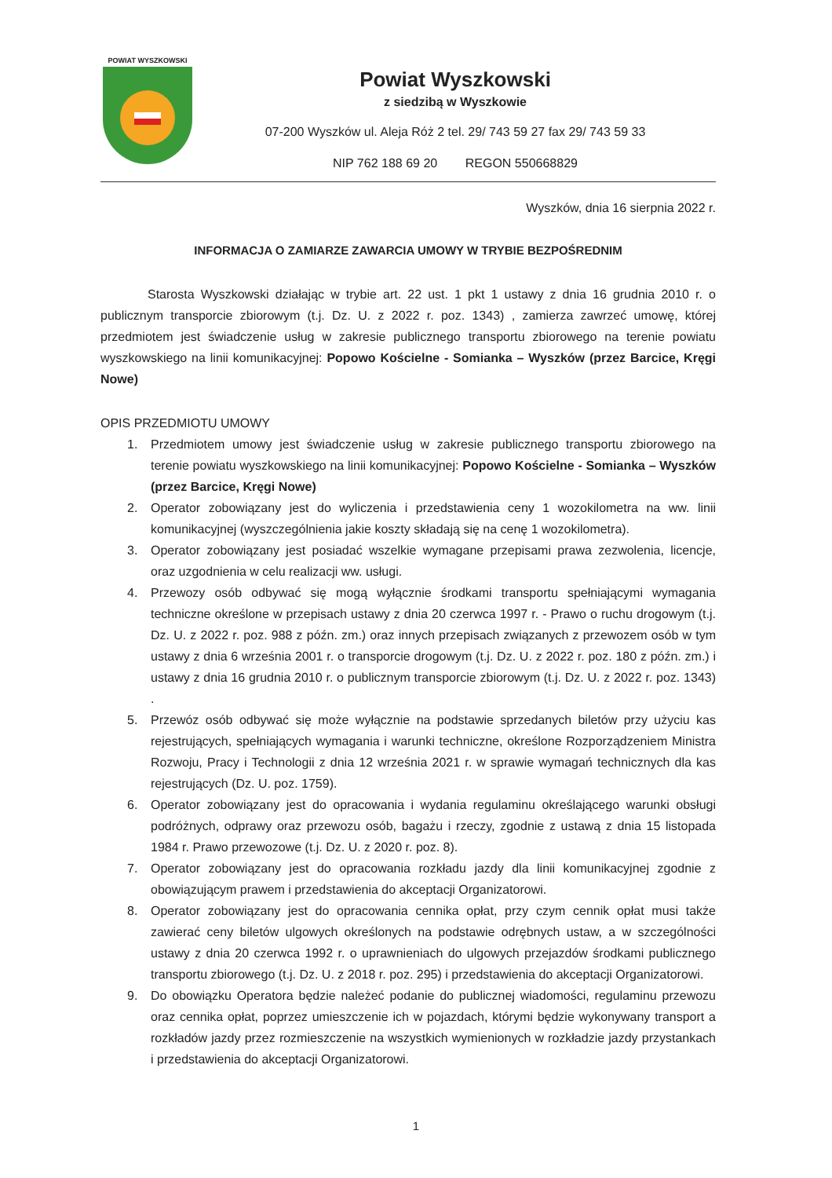POWIAT WYSZKOWSKI
Powiat Wyszkowski
z siedzibą w Wyszkowie
07-200 Wyszków ul. Aleja Róż 2 tel. 29/ 743 59 27 fax 29/ 743 59 33
NIP 762 188 69 20 REGON 550668829
Wyszków, dnia 16 sierpnia 2022 r.
INFORMACJA O ZAMIARZE ZAWARCIA UMOWY W TRYBIE BEZPOŚREDNIM
Starosta Wyszkowski działając w trybie art. 22 ust. 1 pkt 1 ustawy z dnia 16 grudnia 2010 r. o publicznym transporcie zbiorowym (t.j. Dz. U. z 2022 r. poz. 1343) , zamierza zawrzeć umowę, której przedmiotem jest świadczenie usług w zakresie publicznego transportu zbiorowego na terenie powiatu wyszkowskiego na linii komunikacyjnej: Popowo Kościelne - Somianka – Wyszków (przez Barcice, Kręgi Nowe)
OPIS PRZEDMIOTU UMOWY
1. Przedmiotem umowy jest świadczenie usług w zakresie publicznego transportu zbiorowego na terenie powiatu wyszkowskiego na linii komunikacyjnej: Popowo Kościelne - Somianka – Wyszków (przez Barcice, Kręgi Nowe)
2. Operator zobowiązany jest do wyliczenia i przedstawienia ceny 1 wozokilometra na ww. linii komunikacyjnej (wyszczególnienia jakie koszty składają się na cenę 1 wozokilometra).
3. Operator zobowiązany jest posiadać wszelkie wymagane przepisami prawa zezwolenia, licencje, oraz uzgodnienia w celu realizacji ww. usługi.
4. Przewozy osób odbywać się mogą wyłącznie środkami transportu spełniającymi wymagania techniczne określone w przepisach ustawy z dnia 20 czerwca 1997 r. - Prawo o ruchu drogowym (t.j. Dz. U. z 2022 r. poz. 988 z późn. zm.) oraz innych przepisach związanych z przewozem osób w tym ustawy z dnia 6 września 2001 r. o transporcie drogowym (t.j. Dz. U. z 2022 r. poz. 180 z późn. zm.) i ustawy z dnia 16 grudnia 2010 r. o publicznym transporcie zbiorowym (t.j. Dz. U. z 2022 r. poz. 1343) .
5. Przewóz osób odbywać się może wyłącznie na podstawie sprzedanych biletów przy użyciu kas rejestrujących, spełniających wymagania i warunki techniczne, określone Rozporządzeniem Ministra Rozwoju, Pracy i Technologii z dnia 12 września 2021 r. w sprawie wymagań technicznych dla kas rejestrujących (Dz. U. poz. 1759).
6. Operator zobowiązany jest do opracowania i wydania regulaminu określającego warunki obsługi podróżnych, odprawy oraz przewozu osób, bagażu i rzeczy, zgodnie z ustawą z dnia 15 listopada 1984 r. Prawo przewozowe (t.j. Dz. U. z 2020 r. poz. 8).
7. Operator zobowiązany jest do opracowania rozkładu jazdy dla linii komunikacyjnej zgodnie z obowiązującym prawem i przedstawienia do akceptacji Organizatorowi.
8. Operator zobowiązany jest do opracowania cennika opłat, przy czym cennik opłat musi także zawierać ceny biletów ulgowych określonych na podstawie odrębnych ustaw, a w szczególności ustawy z dnia 20 czerwca 1992 r. o uprawnieniach do ulgowych przejazdów środkami publicznego transportu zbiorowego (t.j. Dz. U. z 2018 r. poz. 295) i przedstawienia do akceptacji Organizatorowi.
9. Do obowiązku Operatora będzie należeć podanie do publicznej wiadomości, regulaminu przewozu oraz cennika opłat, poprzez umieszczenie ich w pojazdach, którymi będzie wykonywany transport a rozkładów jazdy przez rozmieszczenie na wszystkich wymienionych w rozkładzie jazdy przystankach i przedstawienia do akceptacji Organizatorowi.
1